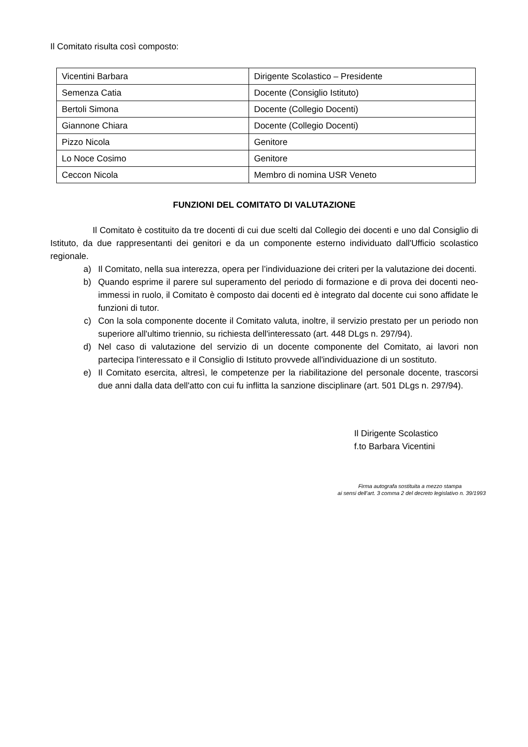Il Comitato risulta così composto:
| Vicentini Barbara | Dirigente Scolastico – Presidente |
| Semenza Catia | Docente (Consiglio Istituto) |
| Bertoli Simona | Docente (Collegio Docenti) |
| Giannone Chiara | Docente (Collegio Docenti) |
| Pizzo Nicola | Genitore |
| Lo Noce Cosimo | Genitore |
| Ceccon Nicola | Membro di nomina USR Veneto |
FUNZIONI DEL COMITATO DI VALUTAZIONE
Il Comitato è costituito da tre docenti di cui due scelti dal Collegio dei docenti e uno dal Consiglio di Istituto, da due rappresentanti dei genitori e da un componente esterno individuato dall'Ufficio scolastico regionale.
a) Il Comitato, nella sua interezza, opera per l’individuazione dei criteri per la valutazione dei docenti.
b) Quando esprime il parere sul superamento del periodo di formazione e di prova dei docenti neo-immessi in ruolo, il Comitato è composto dai docenti ed è integrato dal docente cui sono affidate le funzioni di tutor.
c) Con la sola componente docente il Comitato valuta, inoltre, il servizio prestato per un periodo non superiore all'ultimo triennio, su richiesta dell'interessato (art. 448 DLgs n. 297/94).
d) Nel caso di valutazione del servizio di un docente componente del Comitato, ai lavori non partecipa l'interessato e il Consiglio di Istituto provvede all'individuazione di un sostituto.
e) Il Comitato esercita, altresì, le competenze per la riabilitazione del personale docente, trascorsi due anni dalla data dell'atto con cui fu inflitta la sanzione disciplinare (art. 501 DLgs n. 297/94).
Il Dirigente Scolastico
f.to Barbara Vicentini
Firma autografa sostituita a mezzo stampa
ai sensi dell’art. 3 comma 2 del decreto legislativo n. 39/1993